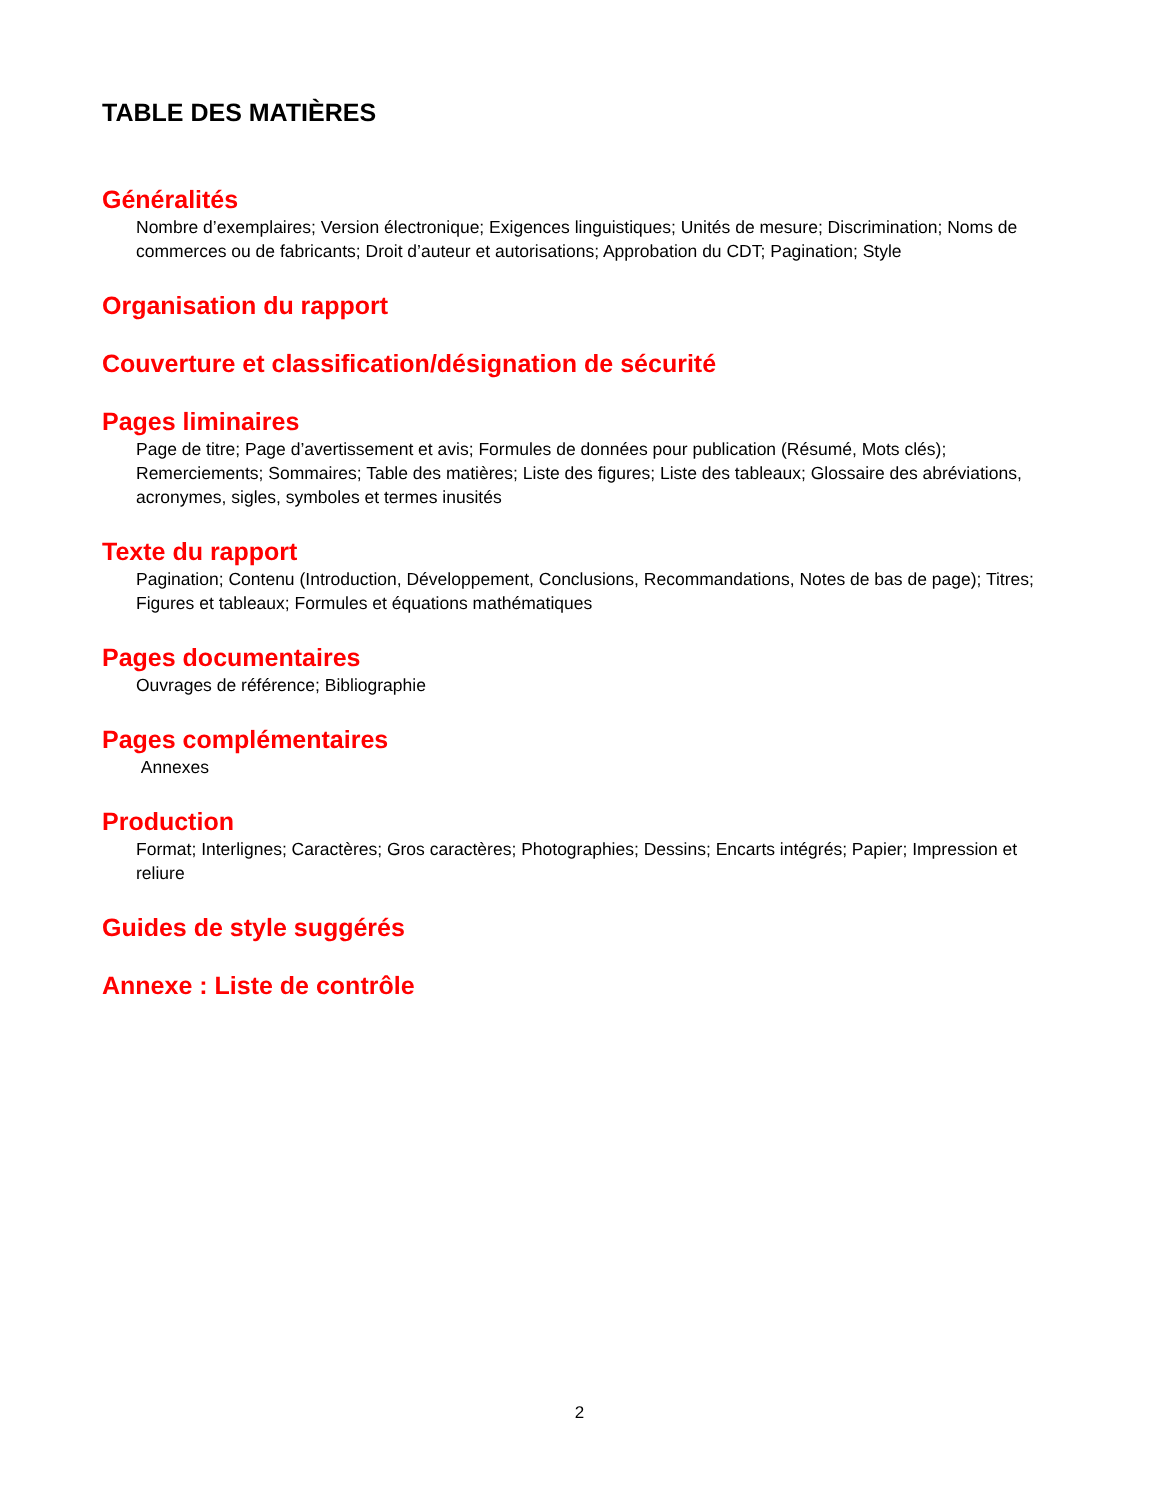TABLE DES MATIÈRES
Généralités
Nombre d’exemplaires; Version électronique; Exigences linguistiques; Unités de mesure; Discrimination; Noms de commerces ou de fabricants; Droit d’auteur et autorisations; Approbation du CDT; Pagination; Style
Organisation du rapport
Couverture et classification/désignation de sécurité
Pages liminaires
Page de titre; Page d’avertissement et avis; Formules de données pour publication (Résumé, Mots clés); Remerciements; Sommaires; Table des matières; Liste des figures; Liste des tableaux; Glossaire des abréviations, acronymes, sigles, symboles et termes inusités
Texte du rapport
Pagination; Contenu (Introduction, Développement, Conclusions, Recommandations, Notes de bas de page); Titres; Figures et tableaux; Formules et équations mathématiques
Pages documentaires
Ouvrages de référence; Bibliographie
Pages complémentaires
Annexes
Production
Format; Interlignes; Caractères; Gros caractères; Photographies; Dessins; Encarts intégrés; Papier; Impression et reliure
Guides de style suggérés
Annexe : Liste de contrôle
2